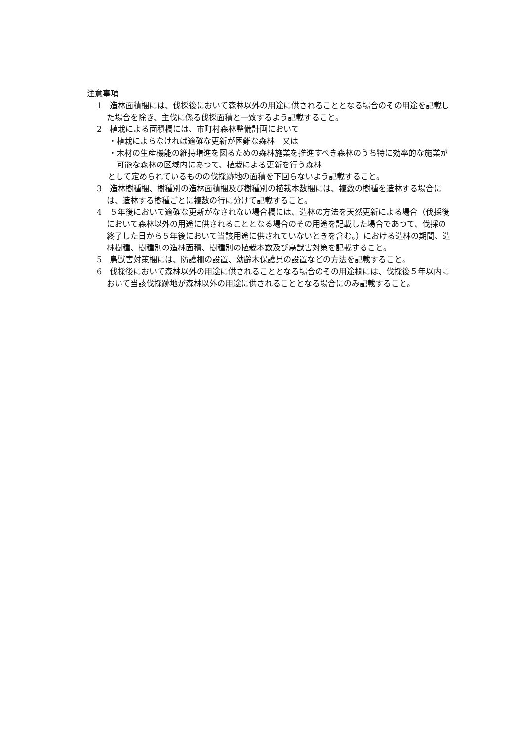注意事項
1　造林面積欄には、伐採後において森林以外の用途に供されることとなる場合のその用途を記載した場合を除き、主伐に係る伐採面積と一致するよう記載すること。
2　植栽による面積欄には、市町村森林整備計画において
・植栽によらなければ適確な更新が困難な森林　又は
・木材の生産機能の維持増進を図るための森林施業を推進すべき森林のうち特に効率的な施業が可能な森林の区域内にあつて、植栽による更新を行う森林
として定められているものの伐採跡地の面積を下回らないよう記載すること。
3　造林樹種欄、樹種別の造林面積欄及び樹種別の植栽本数欄には、複数の樹種を造林する場合には、造林する樹種ごとに複数の行に分けて記載すること。
4　５年後において適確な更新がなされない場合欄には、造林の方法を天然更新による場合（伐採後において森林以外の用途に供されることとなる場合のその用途を記載した場合であつて、伐採の終了した日から５年後において当該用途に供されていないときを含む。）における造林の期間、造林樹種、樹種別の造林面積、樹種別の植栽本数及び鳥獣害対策を記載すること。
5　鳥獣害対策欄には、防護柵の設置、幼齢木保護具の設置などの方法を記載すること。
6　伐採後において森林以外の用途に供されることとなる場合のその用途欄には、伐採後５年以内において当該伐採跡地が森林以外の用途に供されることとなる場合にのみ記載すること。